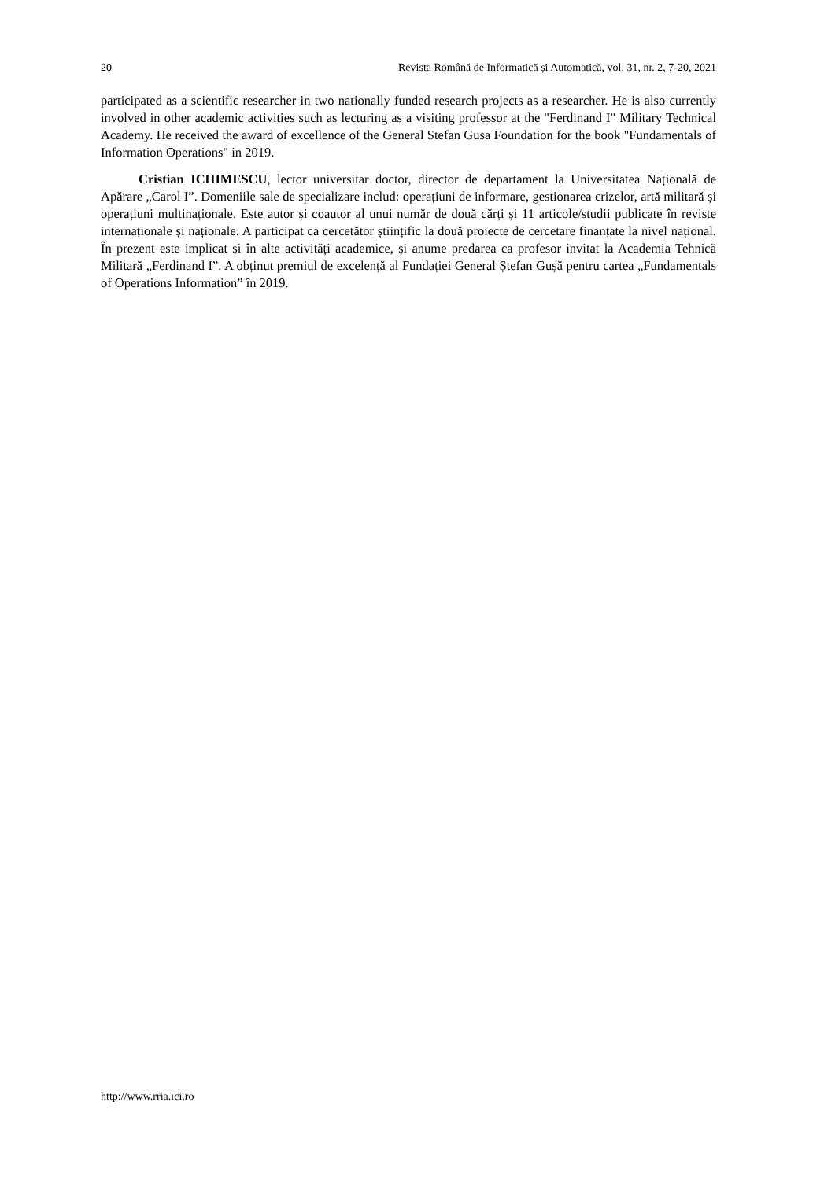20 Revista Română de Informatică și Automatică, vol. 31, nr. 2, 7-20, 2021
participated as a scientific researcher in two nationally funded research projects as a researcher. He is also currently involved in other academic activities such as lecturing as a visiting professor at the "Ferdinand I" Military Technical Academy. He received the award of excellence of the General Stefan Gusa Foundation for the book "Fundamentals of Information Operations" in 2019.
Cristian ICHIMESCU, lector universitar doctor, director de departament la Universitatea Națională de Apărare „Carol I”. Domeniile sale de specializare includ: operațiuni de informare, gestionarea crizelor, artă militară și operațiuni multinaționale. Este autor și coautor al unui număr de două cărți și 11 articole/studii publicate în reviste internaționale și naționale. A participat ca cercetător științific la două proiecte de cercetare finanțate la nivel național. În prezent este implicat și în alte activități academice, și anume predarea ca profesor invitat la Academia Tehnică Militară „Ferdinand I”. A obținut premiul de excelență al Fundației General Ștefan Gușă pentru cartea „Fundamentals of Operations Information” în 2019.
http://www.rria.ici.ro